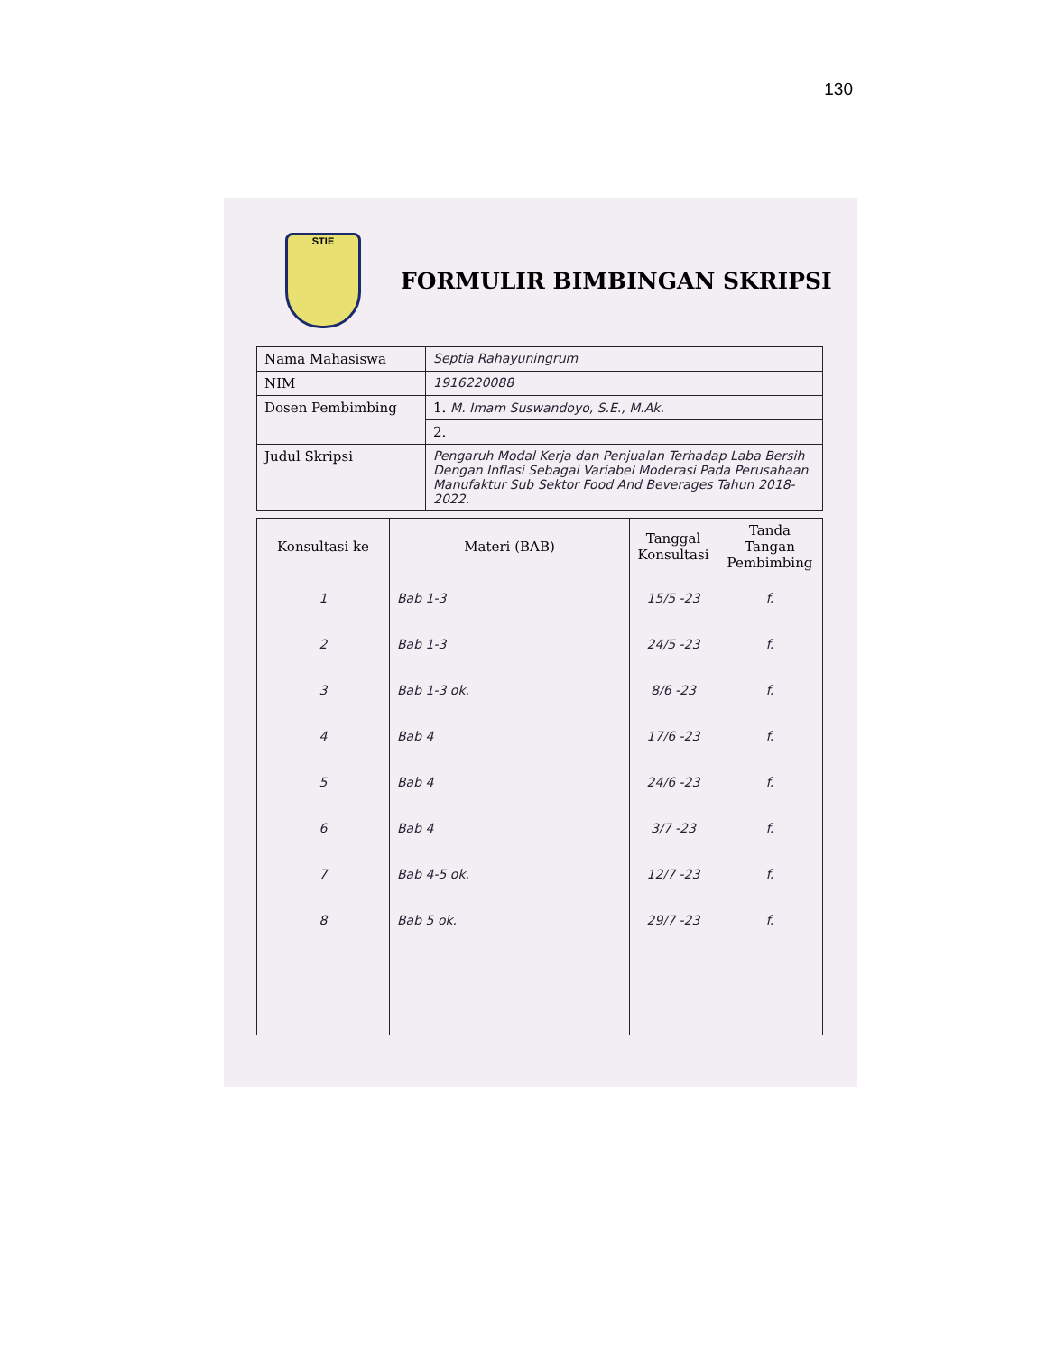130
STIE
FORMULIR BIMBINGAN SKRIPSI
| Nama Mahasiswa | Septia Rahayuningrum |
| NIM | 1916220088 |
| Dosen Pembimbing | 1. M. Imam Suswandoyo, S.E., M.Ak. |
| | 2. |
| Judul Skripsi | Pengaruh Modal Kerja dan Penjualan Terhadap Laba Bersih Dengan Inflasi Sebagai Variabel Moderasi Pada Perusahaan Manufaktur Sub Sektor Food And Beverages Tahun 2018-2022. |
| Konsultasi ke | Materi (BAB) | Tanggal Konsultasi | Tanda Tangan Pembimbing |
| --- | --- | --- | --- |
| 1 | Bab 1-3 | 15/5 -23 | f. |
| 2 | Bab 1-3 | 24/5 -23 | f. |
| 3 | Bab 1-3 ok. | 8/6 -23 | f. |
| 4 | Bab 4 | 17/6 -23 | f. |
| 5 | Bab 4 | 24/6 -23 | f. |
| 6 | Bab 4 | 3/7 -23 | f. |
| 7 | Bab 4-5 ok. | 12/7 -23 | f. |
| 8 | Bab 5 ok. | 29/7 -23 | f. |